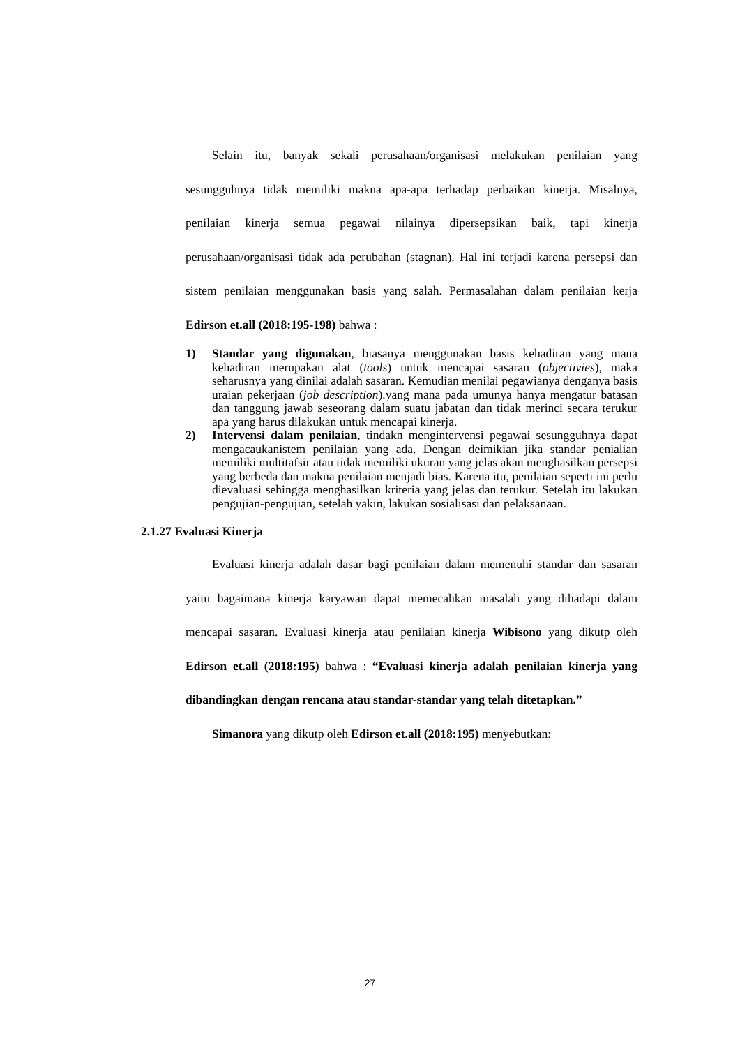Selain itu, banyak sekali perusahaan/organisasi melakukan penilaian yang sesungguhnya tidak memiliki makna apa-apa terhadap perbaikan kinerja. Misalnya, penilaian kinerja semua pegawai nilainya dipersepsikan baik, tapi kinerja perusahaan/organisasi tidak ada perubahan (stagnan). Hal ini terjadi karena persepsi dan sistem penilaian menggunakan basis yang salah. Permasalahan dalam penilaian kerja Edirson et.all (2018:195-198) bahwa :
1) Standar yang digunakan, biasanya menggunakan basis kehadiran yang mana kehadiran merupakan alat (tools) untuk mencapai sasaran (objectivies), maka seharusnya yang dinilai adalah sasaran. Kemudian menilai pegawianya denganya basis uraian pekerjaan (job description).yang mana pada umunya hanya mengatur batasan dan tanggung jawab seseorang dalam suatu jabatan dan tidak merinci secara terukur apa yang harus dilakukan untuk mencapai kinerja.
2) Intervensi dalam penilaian, tindakn mengintervensi pegawai sesungguhnya dapat mengacaukanistem penilaian yang ada. Dengan deimikian jika standar penialian memiliki multitafsir atau tidak memiliki ukuran yang jelas akan menghasilkan persepsi yang berbeda dan makna penilaian menjadi bias. Karena itu, penilaian seperti ini perlu dievaluasi sehingga menghasilkan kriteria yang jelas dan terukur. Setelah itu lakukan pengujian-pengujian, setelah yakin, lakukan sosialisasi dan pelaksanaan.
2.1.27 Evaluasi Kinerja
Evaluasi kinerja adalah dasar bagi penilaian dalam memenuhi standar dan sasaran yaitu bagaimana kinerja karyawan dapat memecahkan masalah yang dihadapi dalam mencapai sasaran. Evaluasi kinerja atau penilaian kinerja Wibisono yang dikutp oleh Edirson et.all (2018:195) bahwa : “Evaluasi kinerja adalah penilaian kinerja yang dibandingkan dengan rencana atau standar-standar yang telah ditetapkan.”
Simanora yang dikutp oleh Edirson et.all (2018:195) menyebutkan:
27